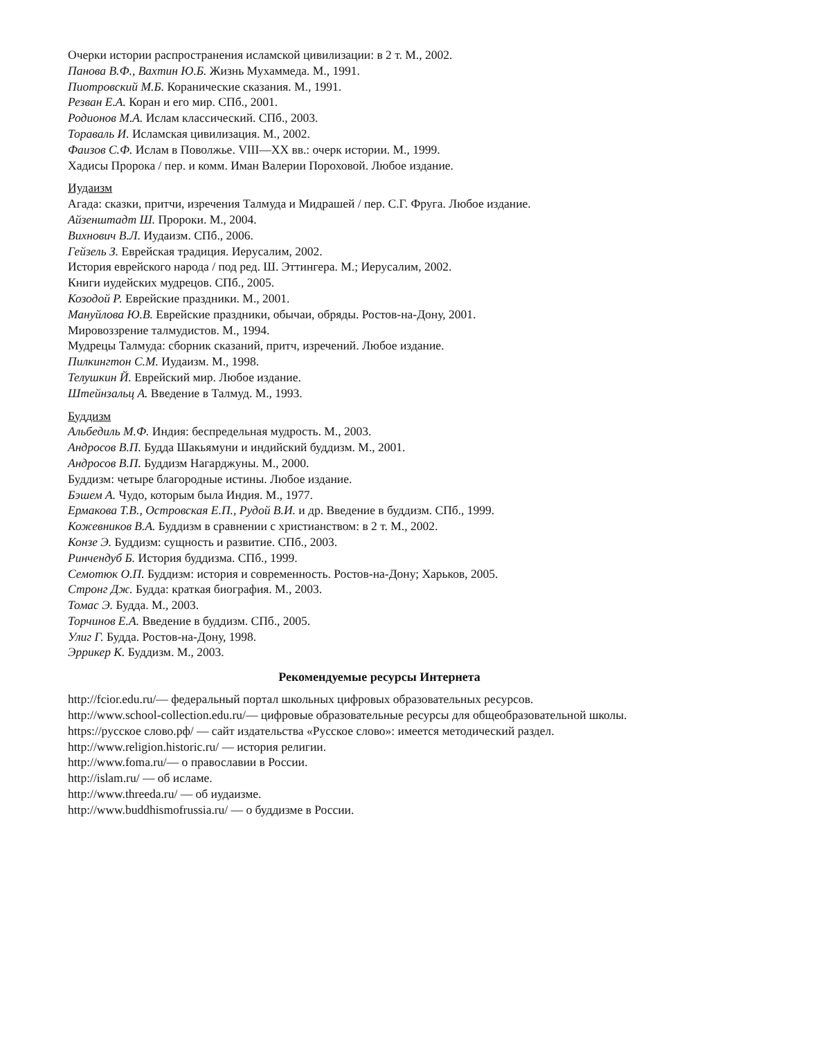Очерки истории распространения исламской цивилизации: в 2 т. М., 2002.
Панова В.Ф., Вахтин Ю.Б. Жизнь Мухаммеда. М., 1991.
Пиотровский М.Б. Коранические сказания. М., 1991.
Резван Е.А. Коран и его мир. СПб., 2001.
Родионов М.А. Ислам классический. СПб., 2003.
Тораваль И. Исламская цивилизация. М., 2002.
Фаизов С.Ф. Ислам в Поволжье. VIII—XX вв.: очерк истории. М., 1999.
Хадисы Пророка / пер. и комм. Иман Валерии Пороховой. Любое издание.
Иудаизм
Агада: сказки, притчи, изречения Талмуда и Мидрашей / пер. С.Г. Фруга. Любое издание.
Айзенштадт Ш. Пророки. М., 2004.
Вихнович В.Л. Иудаизм. СПб., 2006.
Гейзель З. Еврейская традиция. Иерусалим, 2002.
История еврейского народа / под ред. Ш. Эттингера. М.; Иерусалим, 2002.
Книги иудейских мудрецов. СПб., 2005.
Козодой Р. Еврейские праздники. М., 2001.
Мануйлова Ю.В. Еврейские праздники, обычаи, обряды. Ростов-на-Дону, 2001.
Мировоззрение талмудистов. М., 1994.
Мудрецы Талмуда: сборник сказаний, притч, изречений. Любое издание.
Пилкингтон С.М. Иудаизм. М., 1998.
Телушкин Й. Еврейский мир. Любое издание.
Штейнзальц А. Введение в Талмуд. М., 1993.
Буддизм
Альбедиль М.Ф. Индия: беспредельная мудрость. М., 2003.
Андросов В.П. Будда Шакьямуни и индийский буддизм. М., 2001.
Андросов В.П. Буддизм Нагарджуны. М., 2000.
Буддизм: четыре благородные истины. Любое издание.
Бэшем А. Чудо, которым была Индия. М., 1977.
Ермакова Т.В., Островская Е.П., Рудой В.И. и др. Введение в буддизм. СПб., 1999.
Кожевников В.А. Буддизм в сравнении с христианством: в 2 т. М., 2002.
Конзе Э. Буддизм: сущность и развитие. СПб., 2003.
Ринчендуб Б. История буддизма. СПб., 1999.
Семотюк О.П. Буддизм: история и современность. Ростов-на-Дону; Харьков, 2005.
Стронг Дж. Будда: краткая биография. М., 2003.
Томас Э. Будда. М., 2003.
Торчинов Е.А. Введение в буддизм. СПб., 2005.
Улиг Г. Будда. Ростов-на-Дону, 1998.
Эррикер К. Буддизм. М., 2003.
Рекомендуемые ресурсы Интернета
http://fcior.edu.ru/— федеральный портал школьных цифровых образовательных ресурсов.
http://www.school-collection.edu.ru/— цифровые образовательные ресурсы для общеобразовательной школы.
https://русское слово.рф/ — сайт издательства «Русское слово»: имеется методический раздел.
http://www.religion.historic.ru/ — история религии.
http://www.foma.ru/— о православии в России.
http://islam.ru/ — об исламе.
http://www.threeda.ru/ — об иудаизме.
http://www.buddhismofrussia.ru/ — о буддизме в России.